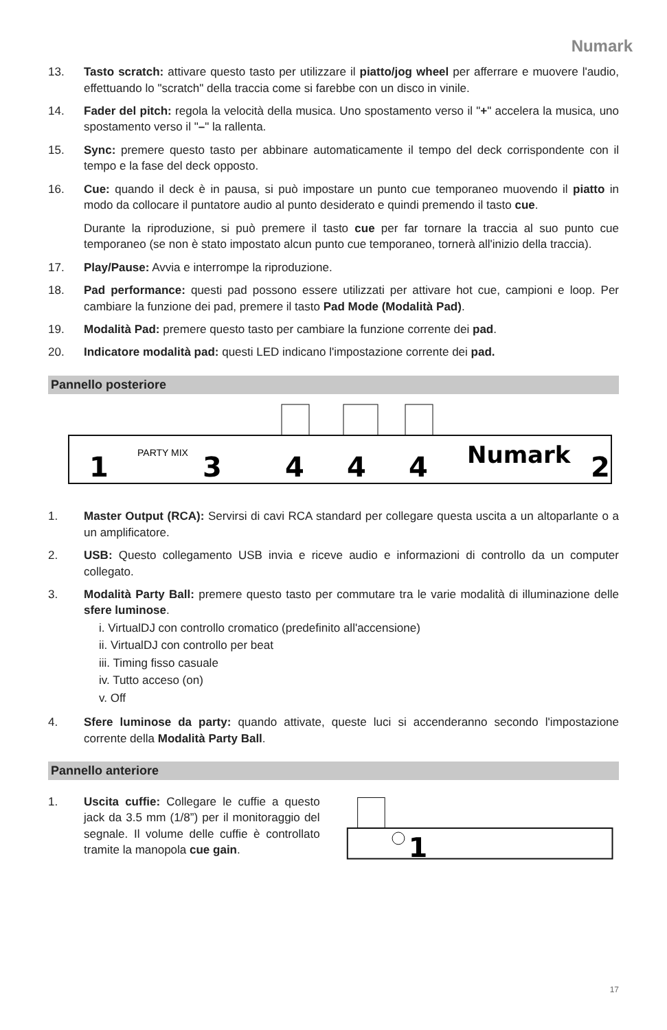Numark
13. Tasto scratch: attivare questo tasto per utilizzare il piatto/jog wheel per afferrare e muovere l'audio, effettuando lo "scratch" della traccia come si farebbe con un disco in vinile.
14. Fader del pitch: regola la velocità della musica. Uno spostamento verso il "+" accelera la musica, uno spostamento verso il "–" la rallenta.
15. Sync: premere questo tasto per abbinare automaticamente il tempo del deck corrispondente con il tempo e la fase del deck opposto.
16. Cue: quando il deck è in pausa, si può impostare un punto cue temporaneo muovendo il piatto in modo da collocare il puntatore audio al punto desiderato e quindi premendo il tasto cue.
Durante la riproduzione, si può premere il tasto cue per far tornare la traccia al suo punto cue temporaneo (se non è stato impostato alcun punto cue temporaneo, tornerà all'inizio della traccia).
17. Play/Pause: Avvia e interrompe la riproduzione.
18. Pad performance: questi pad possono essere utilizzati per attivare hot cue, campioni e loop. Per cambiare la funzione dei pad, premere il tasto Pad Mode (Modalità Pad).
19. Modalità Pad: premere questo tasto per cambiare la funzione corrente dei pad.
20. Indicatore modalità pad: questi LED indicano l'impostazione corrente dei pad.
Pannello posteriore
1
PARTY MIX
3
4
4
4
Numark
2
1. Master Output (RCA): Servirsi di cavi RCA standard per collegare questa uscita a un altoparlante o a un amplificatore.
2. USB: Questo collegamento USB invia e riceve audio e informazioni di controllo da un computer collegato.
3. Modalità Party Ball: premere questo tasto per commutare tra le varie modalità di illuminazione delle sfere luminose.
i. VirtualDJ con controllo cromatico (predefinito all'accensione)
ii. VirtualDJ con controllo per beat
iii. Timing fisso casuale
iv. Tutto acceso (on)
v. Off
4. Sfere luminose da party: quando attivate, queste luci si accenderanno secondo l'impostazione corrente della Modalità Party Ball.
Pannello anteriore
1. Uscita cuffie: Collegare le cuffie a questo jack da 3.5 mm (1/8”) per il monitoraggio del segnale. Il volume delle cuffie è controllato tramite la manopola cue gain.
1
17